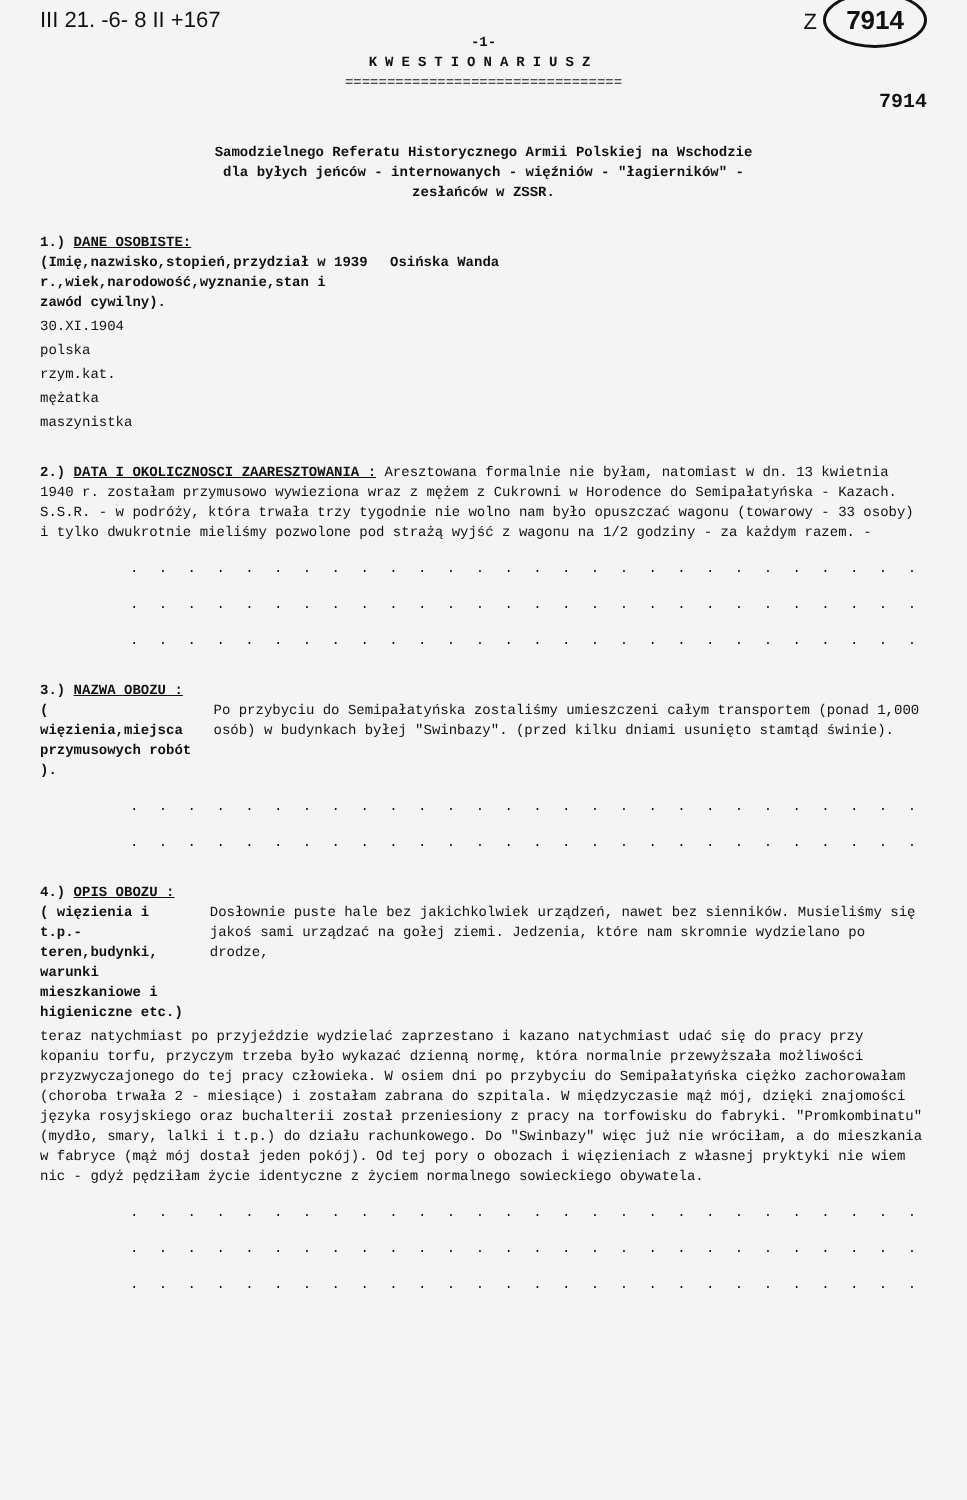III 21. -6- 8 II +167 Z 7914
-1-
KWESTIONARIUSZ
=================================
7914
Samodzielnego Referatu Historycznego Armii Polskiej na Wschodzie
dla byłych jeńców - internowanych - więźniów - "łagierników" -
zesłańców w ZSSR.
1.) DANE OSOBISTE:
(Imię,nazwisko,stopień,przydział w 1939 r.,wiek,narodowość,wyznanie,stan i zawód cywilny).
Osińska Wanda
30.XI.1904
polska
rzym.kat.
mężatka
maszynistka
2.) DATA I OKOLICZNOSCI ZAARESZTOWANIA : Aresztowana formalnie nie byłam, natomiast w dn. 13 kwietnia 1940 r. zostałam przymusowo wywieziona wraz z mężem z Cukrowni w Horodence do Semipałatyńska - Kazach. S.S.R. - w podróży, która trwała trzy tygodnie nie wolno nam było opuszczać wagonu (towarowy - 33 osoby) i tylko dwukrotnie mieliśmy pozwolone pod strażą wyjść z wagonu na 1/2 godziny - za każdym razem. -
. . . . . . . . . . . . . . . . . . . . . . . . . . . . . . . . . . . . .
. . . . . . . . . . . . . . . . . . . . . . . . . . . . . . . . . . . . .
. . . . . . . . . . . . . . . . . . . . . . . . . . . . . . . . . . . . .
3.) NAZWA OBOZU :
( więzienia,miejsca przymusowych robót ).
Po przybyciu do Semipałatyńska zostaliśmy umieszczeni całym transportem (ponad 1,000 osób) w budynkach byłej "Swinbazy". (przed kilku dniami usunięto stamtąd świnie).
. . . . . . . . . . . . . . . . . . . . . . . . . . . . . . . . . . . . .
. . . . . . . . . . . . . . . . . . . . . . . . . . . . . . . . . . . . .
4.) OPIS OBOZU :
( więzienia i t.p.- teren,budynki, warunki mieszkaniowe i higieniczne etc.)
Dosłownie puste hale bez jakichkolwiek urządzeń, nawet bez sienników. Musieliśmy się jakoś sami urządzać na gołej ziemi. Jedzenia, które nam skromnie wydzielano po drodze,
teraz natychmiast po przyjeździe wydzielać zaprzestano i kazano natychmiast udać się do pracy przy kopaniu torfu, przyczym trzeba było wykazać dzienną normę, która normalnie przewyższała możliwości przyzwyczajonego do tej pracy człowieka. W osiem dni po przybyciu do Semipałatyńska ciężko zachorowałam (choroba trwała 2 - miesiące) i zostałam zabrana do szpitala. W międzyczasie mąż mój, dzięki znajomości języka rosyjskiego oraz buchalterii został przeniesiony z pracy na torfowisku do fabryki. "Promkombinatu" (mydło, smary, lalki i t.p.) do działu rachunkowego. Do "Swinbazy" więc już nie wróciłam, a do mieszkania w fabryce (mąż mój dostał jeden pokój). Od tej pory o obozach i więzieniach z własnej pryktyki nie wiem nic - gdyż pędziłam życie identyczne z życiem normalnego sowieckiego obywatela.
. . . . . . . . . . . . . . . . . . . . . . . . . . . . . . . . . . . . .
. . . . . . . . . . . . . . . . . . . . . . . . . . . . . . . . . . . . .
. . . . . . . . . . . . . . . . . . . . . . . . . . . . . . . . . . . . .